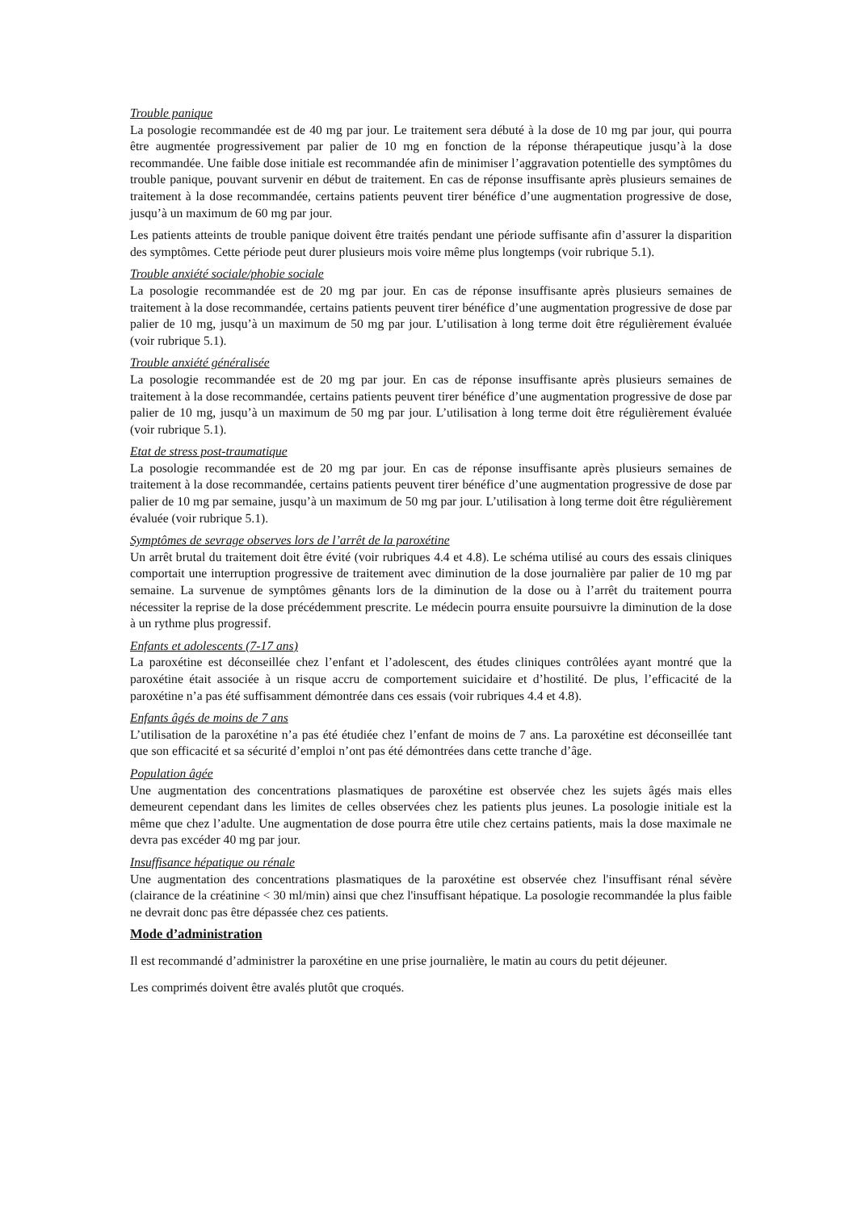Trouble panique
La posologie recommandée est de 40 mg par jour. Le traitement sera débuté à la dose de 10 mg par jour, qui pourra être augmentée progressivement par palier de 10 mg en fonction de la réponse thérapeutique jusqu’à la dose recommandée. Une faible dose initiale est recommandée afin de minimiser l’aggravation potentielle des symptômes du trouble panique, pouvant survenir en début de traitement. En cas de réponse insuffisante après plusieurs semaines de traitement à la dose recommandée, certains patients peuvent tirer bénéfice d’une augmentation progressive de dose, jusqu’à un maximum de 60 mg par jour.
Les patients atteints de trouble panique doivent être traités pendant une période suffisante afin d’assurer la disparition des symptômes. Cette période peut durer plusieurs mois voire même plus longtemps (voir rubrique 5.1).
Trouble anxiété sociale/phobie sociale
La posologie recommandée est de 20 mg par jour. En cas de réponse insuffisante après plusieurs semaines de traitement à la dose recommandée, certains patients peuvent tirer bénéfice d’une augmentation progressive de dose par palier de 10 mg, jusqu’à un maximum de 50 mg par jour. L’utilisation à long terme doit être régulièrement évaluée (voir rubrique 5.1).
Trouble anxiété généralisée
La posologie recommandée est de 20 mg par jour. En cas de réponse insuffisante après plusieurs semaines de traitement à la dose recommandée, certains patients peuvent tirer bénéfice d’une augmentation progressive de dose par palier de 10 mg, jusqu’à un maximum de 50 mg par jour. L’utilisation à long terme doit être régulièrement évaluée (voir rubrique 5.1).
Etat de stress post-traumatique
La posologie recommandée est de 20 mg par jour. En cas de réponse insuffisante après plusieurs semaines de traitement à la dose recommandée, certains patients peuvent tirer bénéfice d’une augmentation progressive de dose par palier de 10 mg par semaine, jusqu’à un maximum de 50 mg par jour. L’utilisation à long terme doit être régulièrement évaluée (voir rubrique 5.1).
Symptômes de sevrage observes lors de l’arrêt de la paroxétine
Un arrêt brutal du traitement doit être évité (voir rubriques 4.4 et 4.8). Le schéma utilisé au cours des essais cliniques comportait une interruption progressive de traitement avec diminution de la dose journalière par palier de 10 mg par semaine. La survenue de symptômes gênants lors de la diminution de la dose ou à l’arrêt du traitement pourra nécessiter la reprise de la dose précédemment prescrite. Le médecin pourra ensuite poursuivre la diminution de la dose à un rythme plus progressif.
Enfants et adolescents (7-17 ans)
La paroxétine est déconseillée chez l’enfant et l’adolescent, des études cliniques contrôlées ayant montré que la paroxétine était associée à un risque accru de comportement suicidaire et d’hostilité. De plus, l’efficacité de la paroxétine n’a pas été suffisamment démontrée dans ces essais (voir rubriques 4.4 et 4.8).
Enfants âgés de moins de 7 ans
L’utilisation de la paroxétine n’a pas été étudiée chez l’enfant de moins de 7 ans. La paroxétine est déconseillée tant que son efficacité et sa sécurité d’emploi n’ont pas été démontrées dans cette tranche d’âge.
Population âgée
Une augmentation des concentrations plasmatiques de paroxétine est observée chez les sujets âgés mais elles demeurent cependant dans les limites de celles observées chez les patients plus jeunes. La posologie initiale est la même que chez l’adulte. Une augmentation de dose pourra être utile chez certains patients, mais la dose maximale ne devra pas excéder 40 mg par jour.
Insuffisance hépatique ou rénale
Une augmentation des concentrations plasmatiques de la paroxétine est observée chez l'insuffisant rénal sévère (clairance de la créatinine < 30 ml/min) ainsi que chez l'insuffisant hépatique. La posologie recommandée la plus faible ne devrait donc pas être dépassée chez ces patients.
Mode d’administration
Il est recommandé d’administrer la paroxétine en une prise journalière, le matin au cours du petit déjeuner.
Les comprimés doivent être avalés plutôt que croqués.